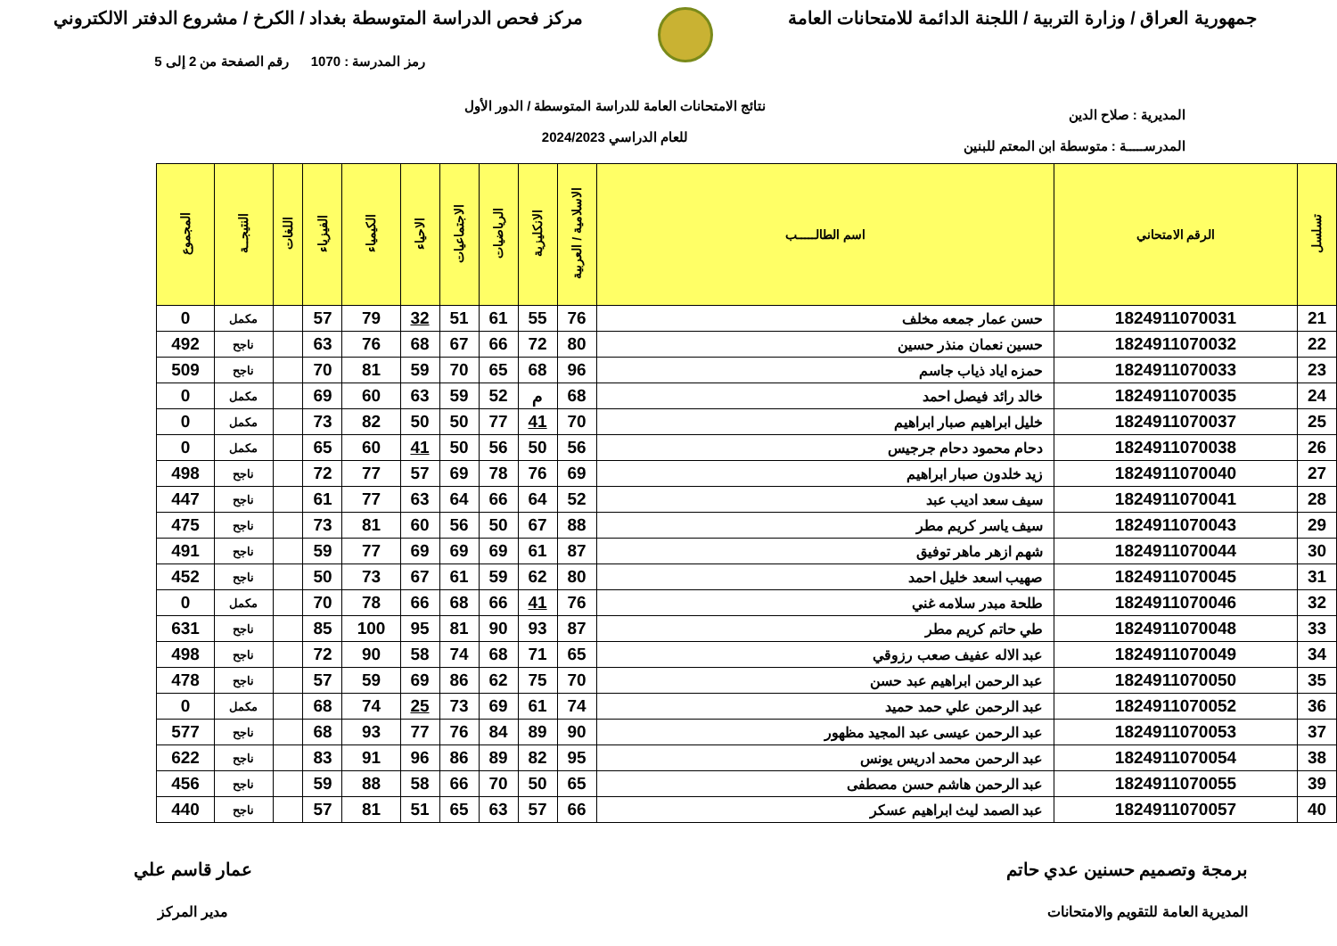جمهورية العراق / وزارة التربية / اللجنة الدائمة للامتحانات العامة
مركز فحص الدراسة المتوسطة بغداد / الكرخ / مشروع الدفتر الالكتروني
المديرية : صلاح الدين
المدرســـــة : متوسطة ابن المعتم للبنين
نتائج الامتحانات العامة للدراسة المتوسطة / الدور الأول
للعام الدراسي 2024/2023
رمز المدرسة : 1070 رقم الصفحة من 2 إلى 5
| تسلسل | الرقم الامتحاني | اسم الطالـــــب | الاسلامية / العربية | الانكليزية | الرياضيات | الاجتماعيات | الاحياء | الكيمياء | الفيزياء | اللغات | النتيجــة | المجموع |
| --- | --- | --- | --- | --- | --- | --- | --- | --- | --- | --- | --- | --- |
| 21 | 1824911070031 | حسن عمار جمعه مخلف | 76 | 55 | 61 | 51 | 32 | 79 | 57 | | مكمل | 0 |
| 22 | 1824911070032 | حسين نعمان منذر حسين | 80 | 72 | 66 | 67 | 68 | 76 | 63 | | ناجح | 492 |
| 23 | 1824911070033 | حمزه اياد ذياب جاسم | 96 | 68 | 65 | 70 | 59 | 81 | 70 | | ناجح | 509 |
| 24 | 1824911070035 | خالد رائد فيصل احمد | 68 | م | 52 | 59 | 63 | 60 | 69 | | مكمل | 0 |
| 25 | 1824911070037 | خليل ابراهيم صبار ابراهيم | 70 | 41 | 77 | 50 | 50 | 82 | 73 | | مكمل | 0 |
| 26 | 1824911070038 | دحام محمود دحام جرجيس | 56 | 50 | 56 | 50 | 41 | 60 | 65 | | مكمل | 0 |
| 27 | 1824911070040 | زيد خلدون صبار ابراهيم | 69 | 76 | 78 | 69 | 57 | 77 | 72 | | ناجح | 498 |
| 28 | 1824911070041 | سيف سعد اديب عبد | 52 | 64 | 66 | 64 | 63 | 77 | 61 | | ناجح | 447 |
| 29 | 1824911070043 | سيف ياسر كريم مطر | 88 | 67 | 50 | 56 | 60 | 81 | 73 | | ناجح | 475 |
| 30 | 1824911070044 | شهم ازهر ماهر توفيق | 87 | 61 | 69 | 69 | 69 | 77 | 59 | | ناجح | 491 |
| 31 | 1824911070045 | صهيب اسعد خليل احمد | 80 | 62 | 59 | 61 | 67 | 73 | 50 | | ناجح | 452 |
| 32 | 1824911070046 | طلحة مبدر سلامه غني | 76 | 41 | 66 | 68 | 66 | 78 | 70 | | مكمل | 0 |
| 33 | 1824911070048 | طي حاتم كريم مطر | 87 | 93 | 90 | 81 | 95 | 100 | 85 | | ناجح | 631 |
| 34 | 1824911070049 | عبد الاله عفيف صعب رزوقي | 65 | 71 | 68 | 74 | 58 | 90 | 72 | | ناجح | 498 |
| 35 | 1824911070050 | عبد الرحمن ابراهيم عبد حسن | 70 | 75 | 62 | 86 | 69 | 59 | 57 | | ناجح | 478 |
| 36 | 1824911070052 | عبد الرحمن علي حمد حميد | 74 | 61 | 69 | 73 | 25 | 74 | 68 | | مكمل | 0 |
| 37 | 1824911070053 | عبد الرحمن عيسى عبد المجيد مظهور | 90 | 89 | 84 | 76 | 77 | 93 | 68 | | ناجح | 577 |
| 38 | 1824911070054 | عبد الرحمن محمد ادريس يونس | 95 | 82 | 89 | 86 | 96 | 91 | 83 | | ناجح | 622 |
| 39 | 1824911070055 | عبد الرحمن هاشم حسن مصطفى | 65 | 50 | 70 | 66 | 58 | 88 | 59 | | ناجح | 456 |
| 40 | 1824911070057 | عبد الصمد ليث ابراهيم عسكر | 66 | 57 | 63 | 65 | 51 | 81 | 57 | | ناجح | 440 |
برمجة وتصميم حسنين عدي حاتم
المديرية العامة للتقويم والامتحانات
عمار قاسم علي
مدير المركز